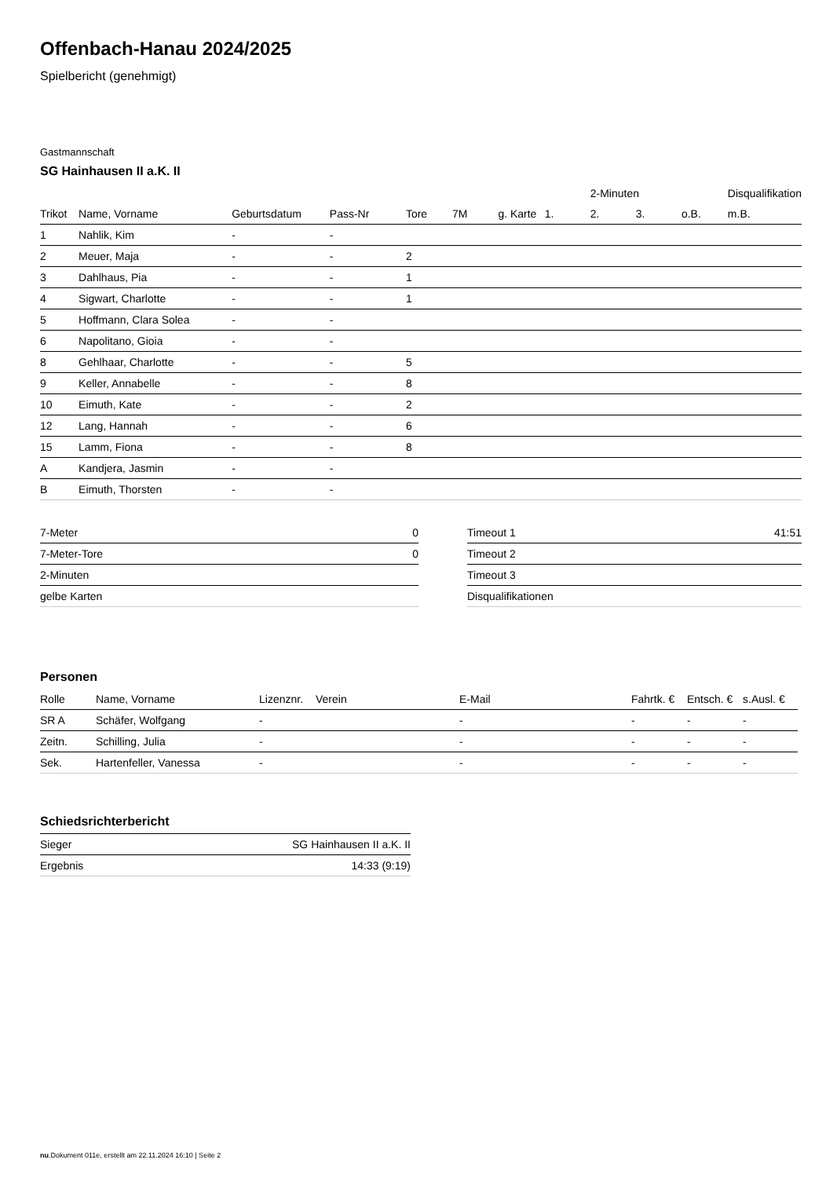Offenbach-Hanau 2024/2025
Spielbericht (genehmigt)
Gastmannschaft
SG Hainhausen II a.K. II
| | | | | | | | | 2-Minuten | | | Disqualifikation |
| --- | --- | --- | --- | --- | --- | --- | --- | --- | --- | --- | --- |
| Trikot | Name, Vorname | Geburtsdatum | Pass-Nr | Tore | 7M | g. Karte | 1. | 2. | 3. | o.B. | m.B. |
| 1 | Nahlik, Kim | - | - | | | | | | | | |
| 2 | Meuer, Maja | - | - | 2 | | | | | | | |
| 3 | Dahlhaus, Pia | - | - | 1 | | | | | | | |
| 4 | Sigwart, Charlotte | - | - | 1 | | | | | | | |
| 5 | Hoffmann, Clara Solea | - | - | | | | | | | | |
| 6 | Napolitano, Gioia | - | - | | | | | | | | |
| 8 | Gehlhaar, Charlotte | - | - | 5 | | | | | | | |
| 9 | Keller, Annabelle | - | - | 8 | | | | | | | |
| 10 | Eimuth, Kate | - | - | 2 | | | | | | | |
| 12 | Lang, Hannah | - | - | 6 | | | | | | | |
| 15 | Lamm, Fiona | - | - | 8 | | | | | | | |
| A | Kandjera, Jasmin | - | - | | | | | | | | |
| B | Eimuth, Thorsten | - | - | | | | | | | | |
| 7-Meter | 0 |
| 7-Meter-Tore | 0 |
| 2-Minuten | |
| gelbe Karten | |
| Timeout 1 | 41:51 |
| Timeout 2 | |
| Timeout 3 | |
| Disqualifikationen | |
Personen
| Rolle | Name, Vorname | Lizenznr. | Verein | E-Mail | Fahrtk. € | Entsch. € | s.Ausl. € |
| --- | --- | --- | --- | --- | --- | --- | --- |
| SR A | Schäfer, Wolfgang | - | | - | - | - | - |
| Zeitn. | Schilling, Julia | - | | - | - | - | - |
| Sek. | Hartenfeller, Vanessa | - | | - | - | - | - |
Schiedsrichterbericht
| Sieger | SG Hainhausen II a.K. II |
| Ergebnis | 14:33 (9:19) |
nu.Dokument 011e, erstellt am 22.11.2024 16:10 | Seite 2